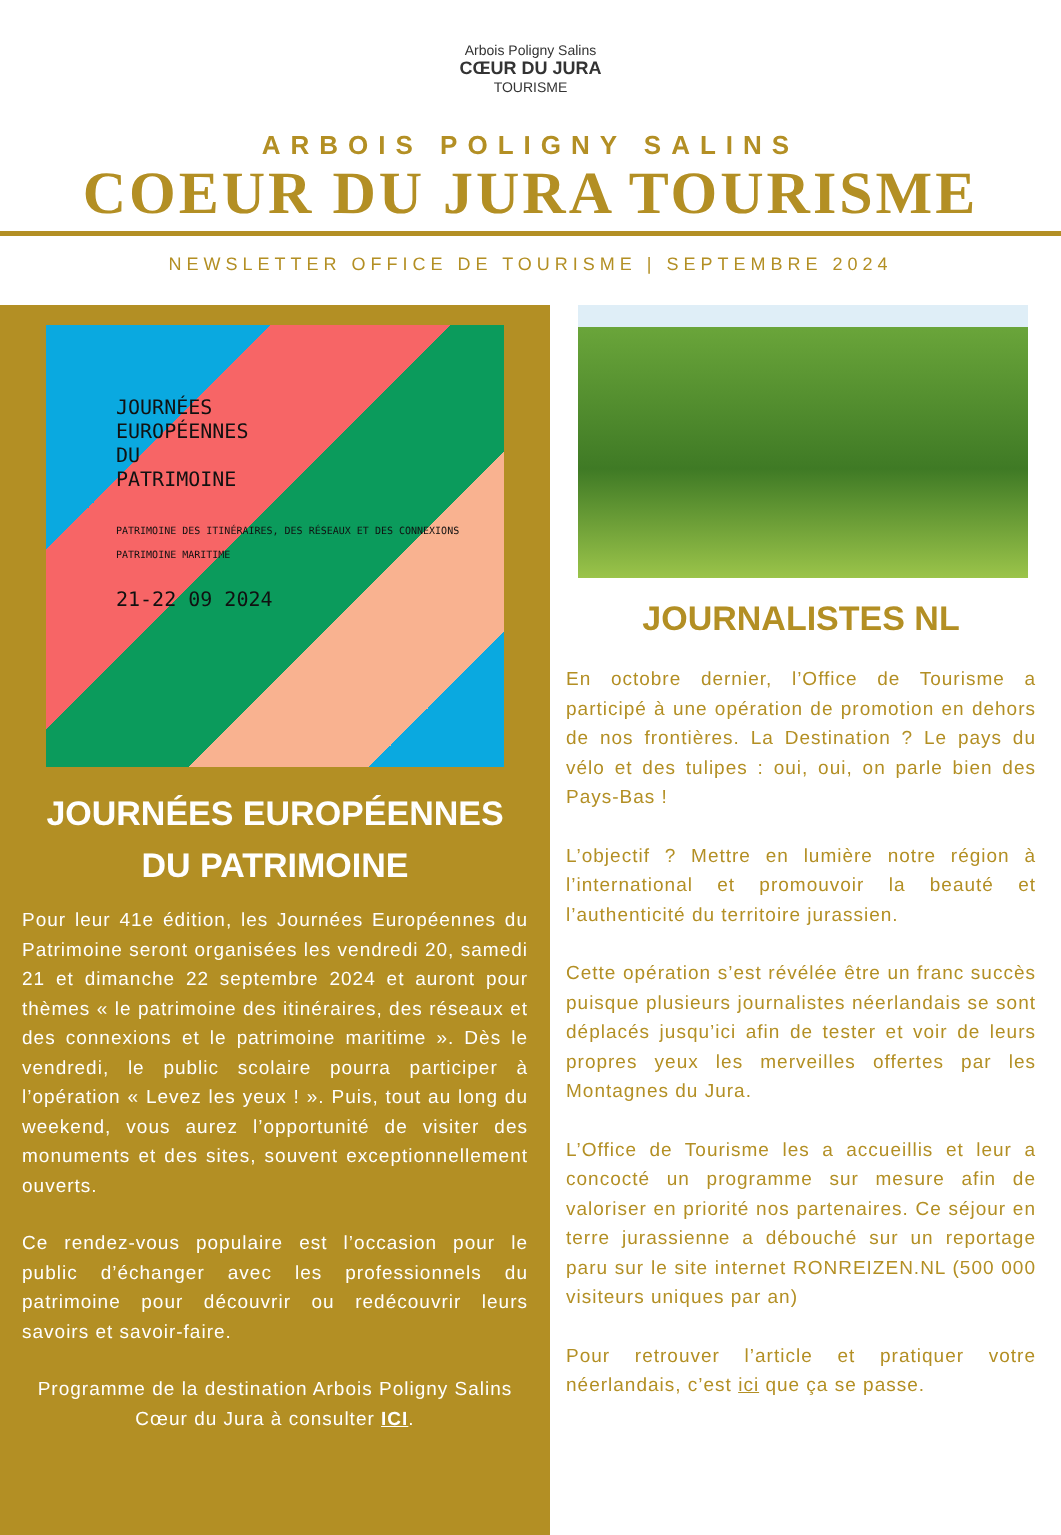Arbois Poligny Salins
CŒUR DU JURA
TOURISME
ARBOIS POLIGNY SALINS
COEUR DU JURA TOURISME
NEWSLETTER OFFICE DE TOURISME | SEPTEMBRE 2024
JOURNÉES
EUROPÉENNES
DU
PATRIMOINE
PATRIMOINE DES ITINÉRAIRES, DES RÉSEAUX ET DES CONNEXIONS
PATRIMOINE MARITIME
21-22 09 2024
JOURNÉES EUROPÉENNES
DU PATRIMOINE
Pour leur 41e édition, les Journées Européennes du Patrimoine seront organisées les vendredi 20, samedi 21 et dimanche 22 septembre 2024 et auront pour thèmes « le patrimoine des itinéraires, des réseaux et des connexions et le patrimoine maritime ». Dès le vendredi, le public scolaire pourra participer à l’opération « Levez les yeux ! ». Puis, tout au long du weekend, vous aurez l’opportunité de visiter des monuments et des sites, souvent exceptionnellement ouverts.
Ce rendez-vous populaire est l’occasion pour le public d’échanger avec les professionnels du patrimoine pour découvrir ou redécouvrir leurs savoirs et savoir-faire.
Programme de la destination Arbois Poligny Salins Cœur du Jura à consulter ICI.
JOURNALISTES NL
En octobre dernier, l’Office de Tourisme a participé à une opération de promotion en dehors de nos frontières. La Destination ? Le pays du vélo et des tulipes : oui, oui, on parle bien des Pays-Bas !
L’objectif ? Mettre en lumière notre région à l’international et promouvoir la beauté et l’authenticité du territoire jurassien.
Cette opération s’est révélée être un franc succès puisque plusieurs journalistes néerlandais se sont déplacés jusqu’ici afin de tester et voir de leurs propres yeux les merveilles offertes par les Montagnes du Jura.
L’Office de Tourisme les a accueillis et leur a concocté un programme sur mesure afin de valoriser en priorité nos partenaires. Ce séjour en terre jurassienne a débouché sur un reportage paru sur le site internet RONREIZEN.NL (500 000 visiteurs uniques par an)
Pour retrouver l’article et pratiquer votre néerlandais, c’est ici que ça se passe.